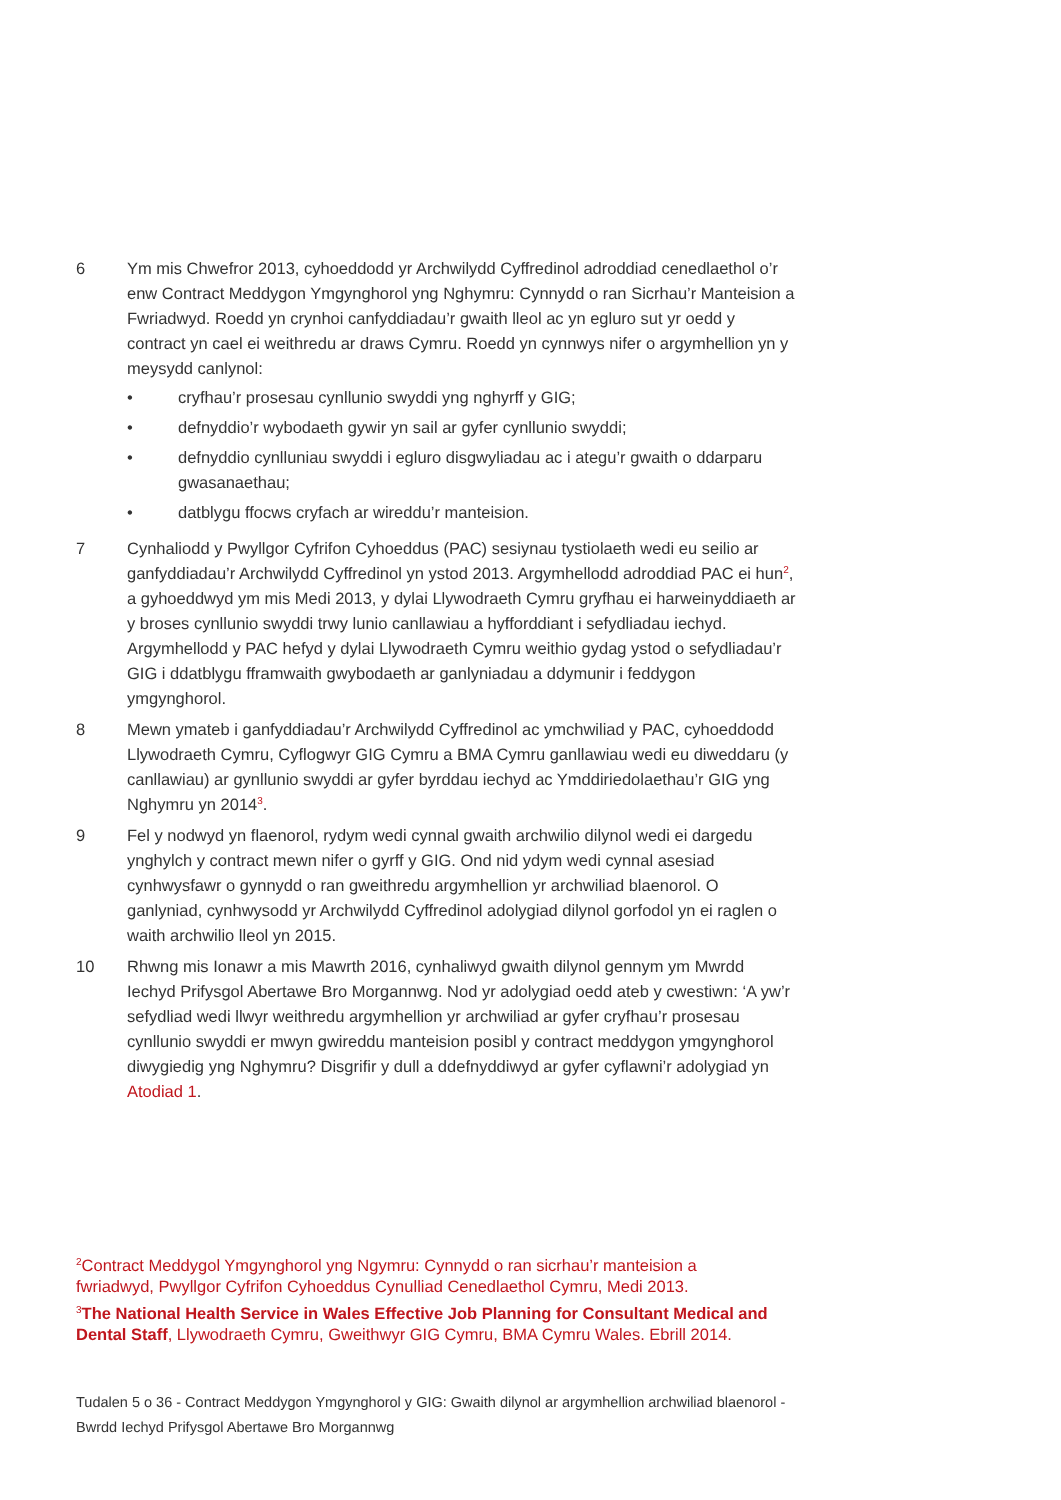6 Ym mis Chwefror 2013, cyhoeddodd yr Archwilydd Cyffredinol adroddiad cenedlaethol o’r enw Contract Meddygon Ymgynghorol yng Nghymru: Cynnydd o ran Sicrhau’r Manteision a Fwriadwyd. Roedd yn crynhoi canfyddiadau’r gwaith lleol ac yn egluro sut yr oedd y contract yn cael ei weithredu ar draws Cymru. Roedd yn cynnwys nifer o argymhellion yn y meysydd canlynol:
• cryfhau’r prosesau cynllunio swyddi yng nghyrff y GIG;
• defnyddio’r wybodaeth gywir yn sail ar gyfer cynllunio swyddi;
• defnyddio cynlluniau swyddi i egluro disgwyliadau ac i ategu’r gwaith o ddarparu gwasanaethau;
• datblygu ffocws cryfach ar wireddu’r manteision.
7 Cynhaliodd y Pwyllgor Cyfrifon Cyhoeddus (PAC) sesiynau tystiolaeth wedi eu seilio ar ganfyddiadau’r Archwilydd Cyffredinol yn ystod 2013. Argymhellodd adroddiad PAC ei hun<sup>2</sup>, a gyhoeddwyd ym mis Medi 2013, y dylai Llywodraeth Cymru gryfhau ei harweinyddiaeth ar y broses cynllunio swyddi trwy lunio canllawiau a hyfforddiant i sefydliadau iechyd. Argymhellodd y PAC hefyd y dylai Llywodraeth Cymru weithio gydag ystod o sefydliadau’r GIG i ddatblygu fframwaith gwybodaeth ar ganlyniadau a ddymunir i feddygon ymgynghorol.
8 Mewn ymateb i ganfyddiadau’r Archwilydd Cyffredinol ac ymchwiliad y PAC, cyhoeddodd Llywodraeth Cymru, Cyflogwyr GIG Cymru a BMA Cymru ganllawiau wedi eu diweddaru (y canllawiau) ar gynllunio swyddi ar gyfer byrddau iechyd ac Ymddiriedolaethau’r GIG yng Nghymru yn 2014<sup>3</sup>.
9 Fel y nodwyd yn flaenorol, rydym wedi cynnal gwaith archwilio dilynol wedi ei dargedu ynghylch y contract mewn nifer o gyrff y GIG. Ond nid ydym wedi cynnal asesiad cynhwysfawr o gynnydd o ran gweithredu argymhellion yr archwiliad blaenorol. O ganlyniad, cynhwysodd yr Archwilydd Cyffredinol adolygiad dilynol gorfodol yn ei raglen o waith archwilio lleol yn 2015.
10 Rhwng mis Ionawr a mis Mawrth 2016, cynhaliwyd gwaith dilynol gennym ym Mwrdd Iechyd Prifysgol Abertawe Bro Morgannwg. Nod yr adolygiad oedd ateb y cwestiwn: ‘A yw’r sefydliad wedi llwyr weithredu argymhellion yr archwiliad ar gyfer cryfhau’r prosesau cynllunio swyddi er mwyn gwireddu manteision posibl y contract meddygon ymgynghorol diwygiedig yng Nghymru? Disgrifir y dull a ddefnyddiwyd ar gyfer cyflawni’r adolygiad yn Atodiad 1.
<sup>2</sup> Contract Meddygol Ymgynghorol yng Ngymru: Cynnydd o ran sicrhau’r manteision a fwriadwyd, Pwyllgor Cyfrifon Cyhoeddus Cynulliad Cenedlaethol Cymru, Medi 2013.
<sup>3</sup> The National Health Service in Wales Effective Job Planning for Consultant Medical and Dental Staff, Llywodraeth Cymru, Gweithwyr GIG Cymru, BMA Cymru Wales. Ebrill 2014.
Tudalen 5 o 36 - Contract Meddygon Ymgynghorol y GIG: Gwaith dilynol ar argymhellion archwiliad blaenorol - Bwrdd Iechyd Prifysgol Abertawe Bro Morgannwg